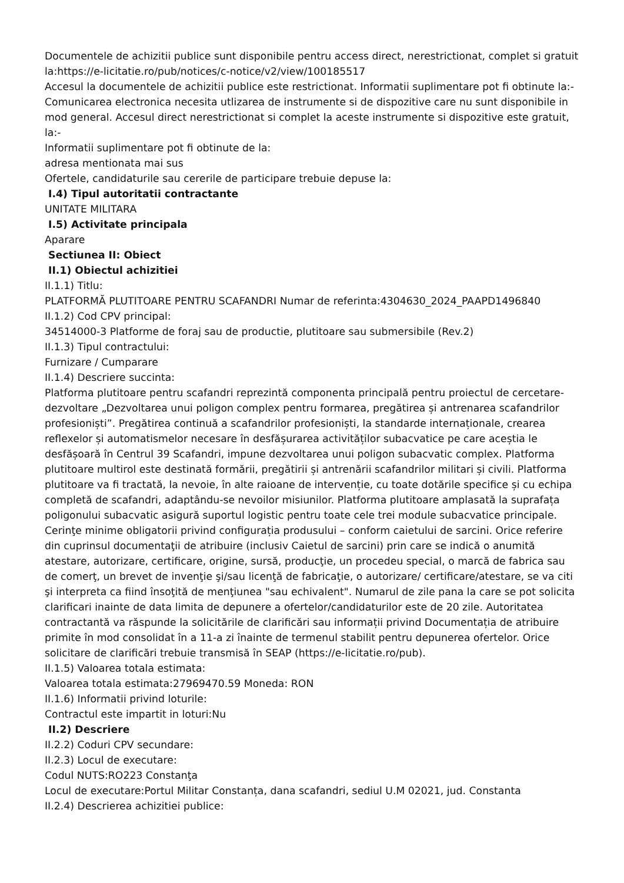Documentele de achizitii publice sunt disponibile pentru access direct, nerestrictionat, complet si gratuit la:https://e-licitatie.ro/pub/notices/c-notice/v2/view/100185517
Accesul la documentele de achizitii publice este restrictionat. Informatii suplimentare pot fi obtinute la:-
Comunicarea electronica necesita utlizarea de instrumente si de dispozitive care nu sunt disponibile in mod general. Accesul direct nerestrictionat si complet la aceste instrumente si dispozitive este gratuit, la:-
Informatii suplimentare pot fi obtinute de la:
adresa mentionata mai sus
Ofertele, candidaturile sau cererile de participare trebuie depuse la:
I.4) Tipul autoritatii contractante
UNITATE MILITARA
I.5) Activitate principala
Aparare
Sectiunea II: Obiect
II.1) Obiectul achizitiei
II.1.1) Titlu:
PLATFORMĂ PLUTITOARE PENTRU SCAFANDRI Numar de referinta:4304630_2024_PAAPD1496840
II.1.2) Cod CPV principal:
34514000-3 Platforme de foraj sau de productie, plutitoare sau submersibile (Rev.2)
II.1.3) Tipul contractului:
Furnizare / Cumparare
II.1.4) Descriere succinta:
Platforma plutitoare pentru scafandri reprezintă componenta principală pentru proiectul de cercetare-dezvoltare „Dezvoltarea unui poligon complex pentru formarea, pregătirea și antrenarea scafandrilor profesioniști”. Pregătirea continuă a scafandrilor profesioniști, la standarde internaționale, crearea reflexelor și automatismelor necesare în desfășurarea activităților subacvatice pe care aceștia le desfășoară în Centrul 39 Scafandri, impune dezvoltarea unui poligon subacvatic complex. Platforma plutitoare multirol este destinată formării, pregătirii și antrenării scafandrilor militari și civili. Platforma plutitoare va fi tractată, la nevoie, în alte raioane de intervenție, cu toate dotările specifice și cu echipa completă de scafandri, adaptându-se nevoilor misiunilor. Platforma plutitoare amplasată la suprafața poligonului subacvatic asigură suportul logistic pentru toate cele trei module subacvatice principale. Cerinţe minime obligatorii privind configurația produsului – conform caietului de sarcini. Orice referire din cuprinsul documentaţii de atribuire (inclusiv Caietul de sarcini) prin care se indică o anumită atestare, autorizare, certificare, origine, sursă, producţie, un procedeu special, o marcă de fabrica sau de comerţ, un brevet de invenţie şi/sau licenţă de fabricaţie, o autorizare/ certificare/atestare, se va citi şi interpreta ca fiind însoţită de menţiunea "sau echivalent". Numarul de zile pana la care se pot solicita clarificari inainte de data limita de depunere a ofertelor/candidaturilor este de 20 zile. Autoritatea contractantă va răspunde la solicitările de clarificări sau informații privind Documentația de atribuire primite în mod consolidat în a 11-a zi înainte de termenul stabilit pentru depunerea ofertelor. Orice solicitare de clarificări trebuie transmisă în SEAP (https://e-licitatie.ro/pub).
II.1.5) Valoarea totala estimata:
Valoarea totala estimata:27969470.59 Moneda: RON
II.1.6) Informatii privind loturile:
Contractul este impartit in loturi:Nu
II.2) Descriere
II.2.2) Coduri CPV secundare:
II.2.3) Locul de executare:
Codul NUTS:RO223 Constanţa
Locul de executare:Portul Militar Constanța, dana scafandri, sediul U.M 02021, jud. Constanta
II.2.4) Descrierea achizitiei publice: